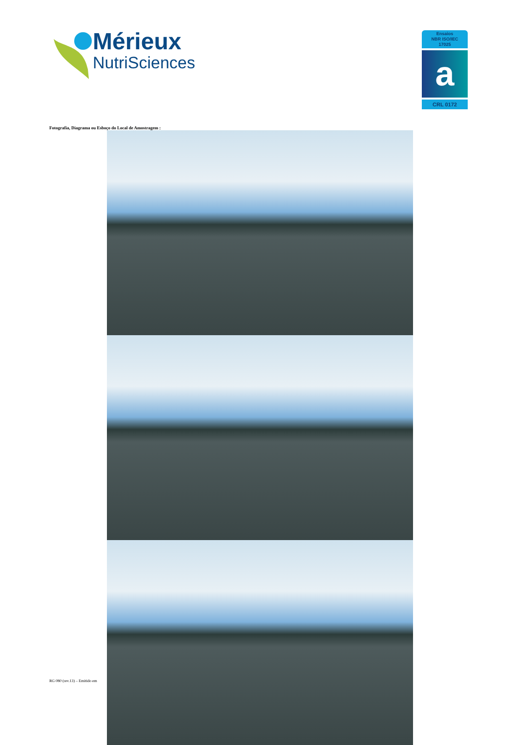Mérieux
NutriSciences
Ensaios
NBR ISO/IEC
17025
a
CRL 0172
Fotografia, Diagrama ou Esboço do Local de Amostragem :
RG 080 (rev.13) – Emitido em